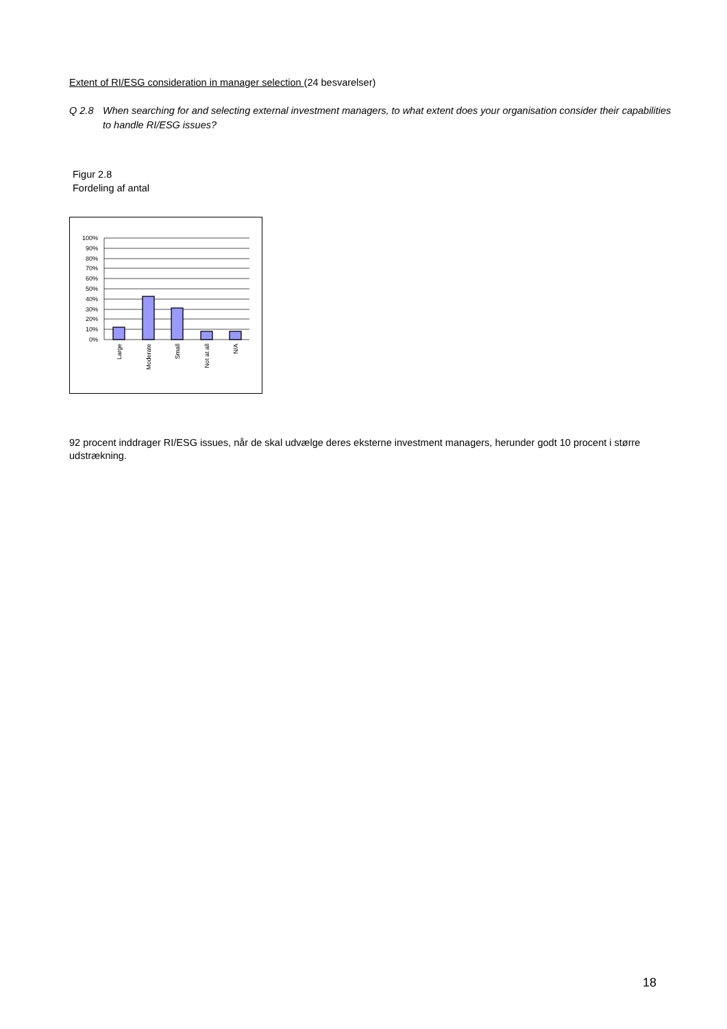Extent of RI/ESG consideration in manager selection (24 besvarelser)
Q 2.8 When searching for and selecting external investment managers, to what extent does your organisation consider their capabilities to handle RI/ESG issues?
Figur 2.8
Fordeling af antal
100%
90%
80%
70%
60%
50%
40%
30%
20%
10%
0%
Large
Moderate
Small
Not at all
N/A
92 procent inddrager RI/ESG issues, når de skal udvælge deres eksterne investment managers, herunder godt 10 procent i større udstrækning.
18